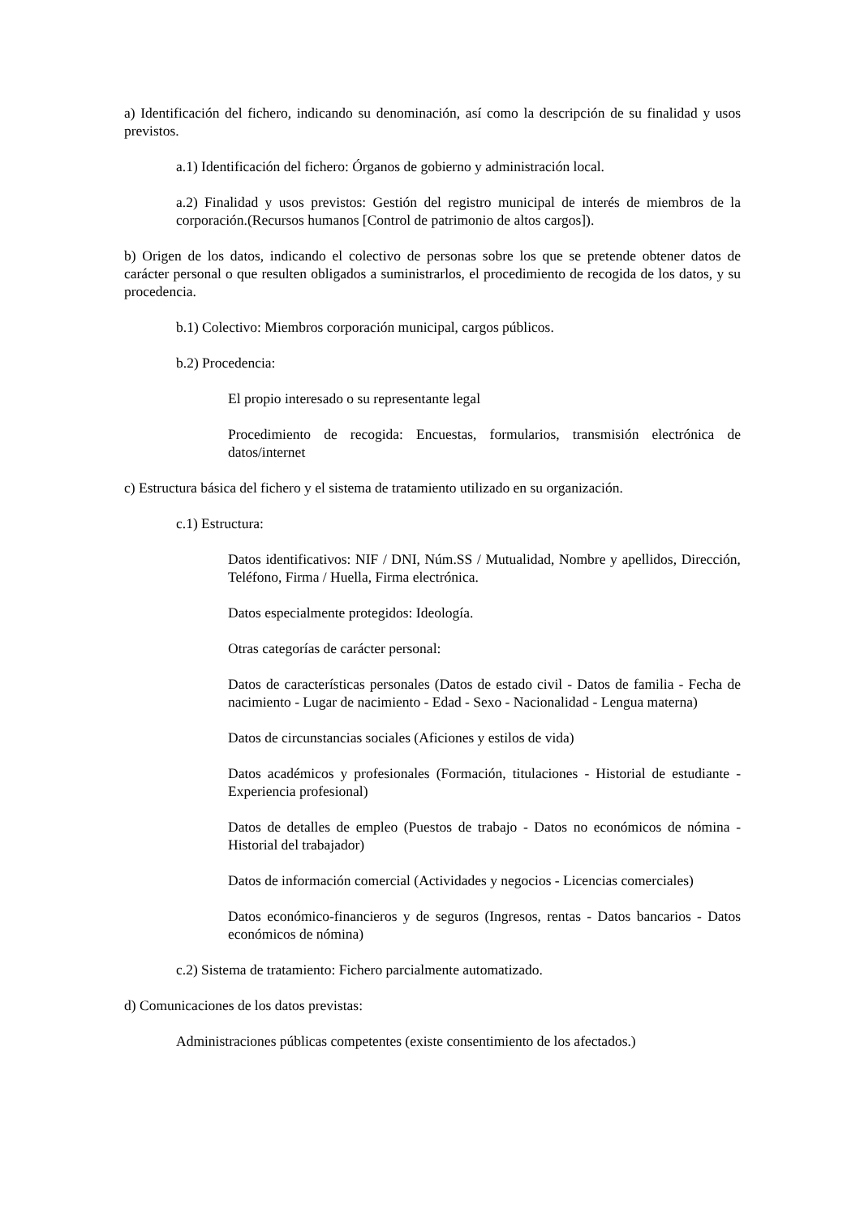a) Identificación del fichero, indicando su denominación, así como la descripción de su finalidad y usos previstos.
a.1) Identificación del fichero: Órganos de gobierno y administración local.
a.2) Finalidad y usos previstos: Gestión del registro municipal de interés de miembros de la corporación.(Recursos humanos [Control de patrimonio de altos cargos]).
b) Origen de los datos, indicando el colectivo de personas sobre los que se pretende obtener datos de carácter personal o que resulten obligados a suministrarlos, el procedimiento de recogida de los datos, y su procedencia.
b.1) Colectivo: Miembros corporación municipal, cargos públicos.
b.2) Procedencia:
El propio interesado o su representante legal
Procedimiento de recogida: Encuestas, formularios, transmisión electrónica de datos/internet
c) Estructura básica del fichero y el sistema de tratamiento utilizado en su organización.
c.1) Estructura:
Datos identificativos: NIF / DNI, Núm.SS / Mutualidad, Nombre y apellidos, Dirección, Teléfono, Firma / Huella, Firma electrónica.
Datos especialmente protegidos: Ideología.
Otras categorías de carácter personal:
Datos de características personales (Datos de estado civil - Datos de familia - Fecha de nacimiento - Lugar de nacimiento - Edad - Sexo - Nacionalidad - Lengua materna)
Datos de circunstancias sociales (Aficiones y estilos de vida)
Datos académicos y profesionales (Formación, titulaciones - Historial de estudiante - Experiencia profesional)
Datos de detalles de empleo (Puestos de trabajo - Datos no económicos de nómina - Historial del trabajador)
Datos de información comercial (Actividades y negocios - Licencias comerciales)
Datos económico-financieros y de seguros (Ingresos, rentas - Datos bancarios - Datos económicos de nómina)
c.2) Sistema de tratamiento: Fichero parcialmente automatizado.
d) Comunicaciones de los datos previstas:
Administraciones públicas competentes (existe consentimiento de los afectados.)